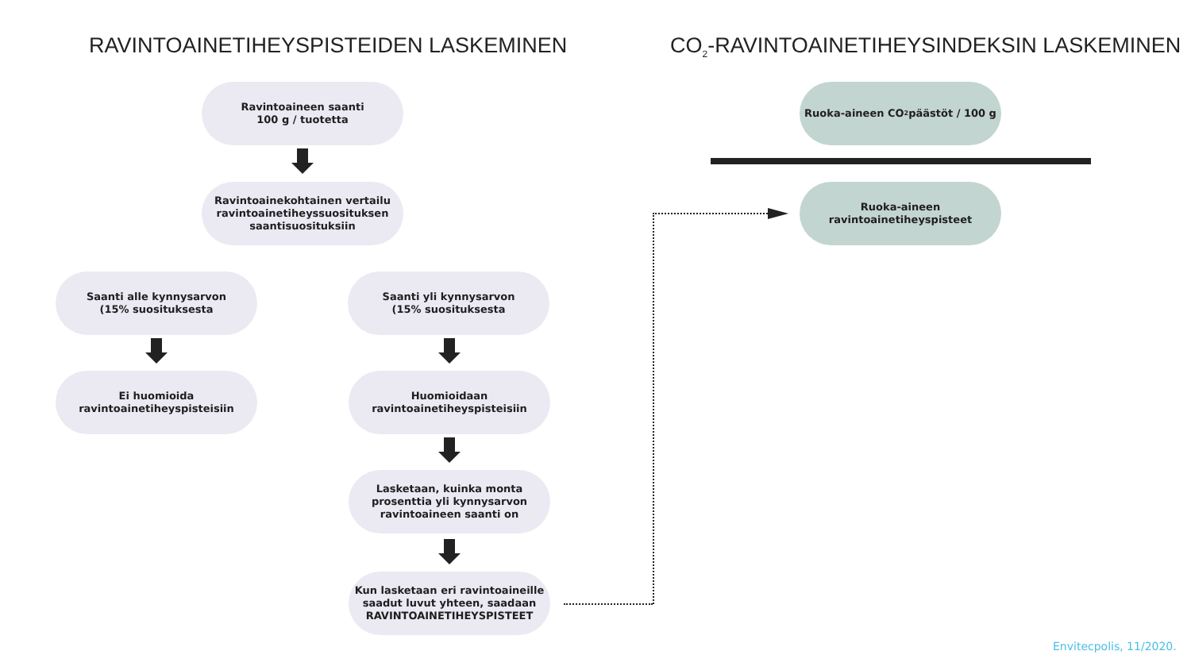RAVINTOAINETIHEYSPISTEIDEN LASKEMINEN
CO<sub>2</sub>-RAVINTOAINETIHEYSINDEKSIN LASKEMINEN
Ravintoaineen saanti
100 g / tuotetta
Ravintoainekohtainen vertailu ravintoainetiheyssuosituksen saantisuosituksiin
Saanti alle kynnysarvon
(15% suosituksesta
Saanti yli kynnysarvon
(15% suosituksesta
Ei huomioida
ravintoainetiheyspisteisiin
Huomioidaan
ravintoainetiheyspisteisiin
Lasketaan, kuinka monta prosenttia yli kynnysarvon ravintoaineen saanti on
Kun lasketaan eri ravintoaineille saadut luvut yhteen, saadaan RAVINTOAINETIHEYSPISTEET
Ruoka-aineen CO<sub>2</sub> päästöt / 100 g
Ruoka-aineen
ravintoainetiheyspisteet
Envitecpolis, 11/2020.